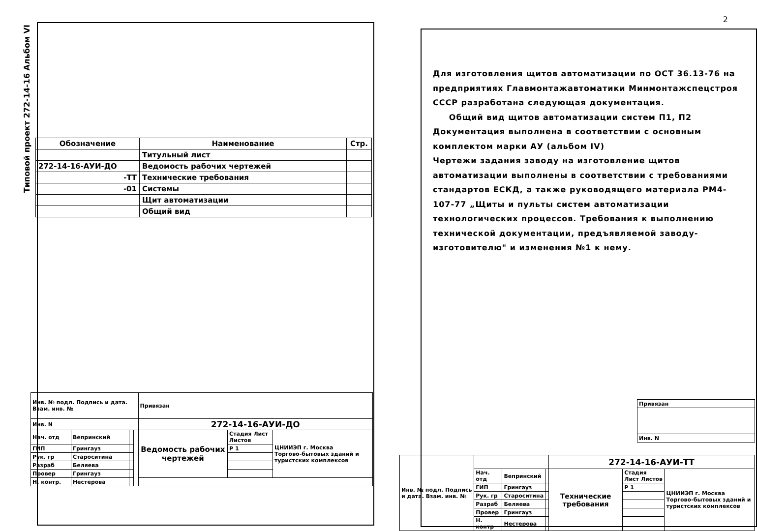Типовой проект 272-14-16 Альбом VI
| Обозначение | Наименование | Стр. |
| --- | --- | --- |
| | Титульный лист | |
| 272-14-16-АУИ-ДО | Ведомость рабочих чертежей | |
| -ТТ | Технические требования | |
| -01 | Системы | |
| | Щит автоматизации | |
| | Общий вид | |
| Инв. № подл. Подпись и дата. Взам. инв. № | | | | Привязан | | |
| Инв. N | | | | 272-14-16-АУИ-ДО | | |
| Нач. отд | Вепринский | | | Ведомость рабочих чертежей | Стадия Лист Листов | ЦНИИЭП г. Москва Торгово-бытовых зданий и туристских комплексов |
| ГИП | Грингауз | | | | Р 1 | |
| Рук. гр | Староситина | | | | | |
| Разраб | Беляева | | | | | |
| Провер | Грингауз | | | | | |
| Н. контр. | Нестерова | | | | | |
2
Для изготовления щитов автоматизации по ОСТ 36.13-76 на предприятиях Главмонтажавтоматики Минмонтажспецстроя СССР разработана следующая документация.
Общий вид щитов автоматизации систем П1, П2
Документация выполнена в соответствии с основным комплектом марки АУ (альбом IV)
Чертежи задания заводу на изготовление щитов автоматизации выполнены в соответствии с требованиями стандартов ЕСКД, а также руководящего материала РМ4-107-77 „Щиты и пульты систем автоматизации технологических процессов. Требования к выполнению технической документации, предъявляемой заводу-изготовителю" и изменения №1 к нему.
| Привязан |
| Инв. N |
| Инв. № подл. Подпись и дата. Взам. инв. № | | | | 272-14-16-АУИ-ТТ | | |
| | Нач. отд | Вепринский | | Технические требования | Стадия Лист Листов | ЦНИИЭП г. Москва Торгово-бытовых зданий и туристских комплексов |
| | ГИП | Грингауз | | | Р 1 | |
| | Рук. гр | Староситина | | | | |
| | Разраб | Беляева | | | | |
| | Провер | Грингауз | | | | |
| | Н. контр | Нестерова | | | | |